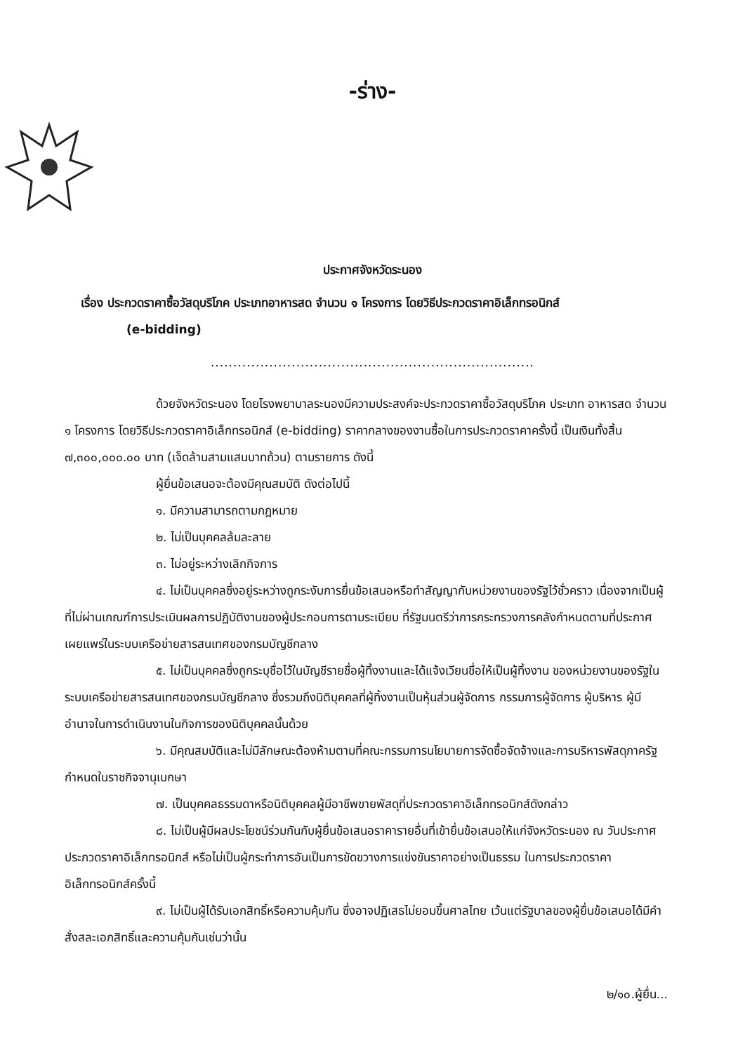-ร่าง-
ประกาศจังหวัดระนอง
เรื่อง ประกวดราคาซื้อวัสดุบริโภค ประเภทอาหารสด จำนวน ๑ โครงการ โดยวิธีประกวดราคาอิเล็กทรอนิกส์
(e-bidding)
........................................................................
ด้วยจังหวัดระนอง โดยโรงพยาบาลระนองมีความประสงค์จะประกวดราคาซื้อวัสดุบริโภค ประเภท อาหารสด จำนวน ๑ โครงการ โดยวิธีประกวดราคาอิเล็กทรอนิกส์ (e-bidding) ราคากลางของงานซื้อในการประกวดราคาครั้งนี้ เป็นเงินทั้งสิ้น ๗,๓๐๐,๐๐๐.๐๐ บาท (เจ็ดล้านสามแสนบาทถ้วน) ตามรายการ ดังนี้
ผู้ยื่นข้อเสนอจะต้องมีคุณสมบัติ ดังต่อไปนี้
๑. มีความสามารถตามกฎหมาย
๒. ไม่เป็นบุคคลล้มละลาย
๓. ไม่อยู่ระหว่างเลิกกิจการ
๔. ไม่เป็นบุคคลซึ่งอยู่ระหว่างถูกระงับการยื่นข้อเสนอหรือทำสัญญากับหน่วยงานของรัฐไว้ชั่วคราว เนื่องจากเป็นผู้ที่ไม่ผ่านเกณฑ์การประเมินผลการปฏิบัติงานของผู้ประกอบการตามระเบียบ ที่รัฐมนตรีว่าการกระทรวงการคลังกำหนดตามที่ประกาศเผยแพร่ในระบบเครือข่ายสารสนเทศของกรมบัญชีกลาง
๕. ไม่เป็นบุคคลซึ่งถูกระบุชื่อไว้ในบัญชีรายชื่อผู้ทิ้งงานและได้แจ้งเวียนชื่อให้เป็นผู้ทิ้งงาน ของหน่วยงานของรัฐในระบบเครือข่ายสารสนเทศของกรมบัญชีกลาง ซึ่งรวมถึงนิติบุคคลที่ผู้ทิ้งงานเป็นหุ้นส่วนผู้จัดการ กรรมการผู้จัดการ ผู้บริหาร ผู้มีอำนาจในการดำเนินงานในกิจการของนิติบุคคลนั้นด้วย
๖. มีคุณสมบัติและไม่มีลักษณะต้องห้ามตามที่คณะกรรมการนโยบายการจัดซื้อจัดจ้างและการบริหารพัสดุภาครัฐกำหนดในราชกิจจานุเบกษา
๗. เป็นบุคคลธรรมดาหรือนิติบุคคลผู้มีอาชีพขายพัสดุที่ประกวดราคาอิเล็กทรอนิกส์ดังกล่าว
๘. ไม่เป็นผู้มีผลประโยชน์ร่วมกันกับผู้ยื่นข้อเสนอราคารายอื่นที่เข้ายื่นข้อเสนอให้แก่จังหวัดระนอง ณ วันประกาศประกวดราคาอิเล็กทรอนิกส์ หรือไม่เป็นผู้กระทำการอันเป็นการขัดขวางการแข่งขันราคาอย่างเป็นธรรม ในการประกวดราคาอิเล็กทรอนิกส์ครั้งนี้
๙. ไม่เป็นผู้ได้รับเอกสิทธิ์หรือความคุ้มกัน ซึ่งอาจปฏิเสธไม่ยอมขึ้นศาลไทย เว้นแต่รัฐบาลของผู้ยื่นข้อเสนอได้มีคำสั่งสละเอกสิทธิ์และความคุ้มกันเช่นว่านั้น
๒/๑๐.ผู้ยื่น...